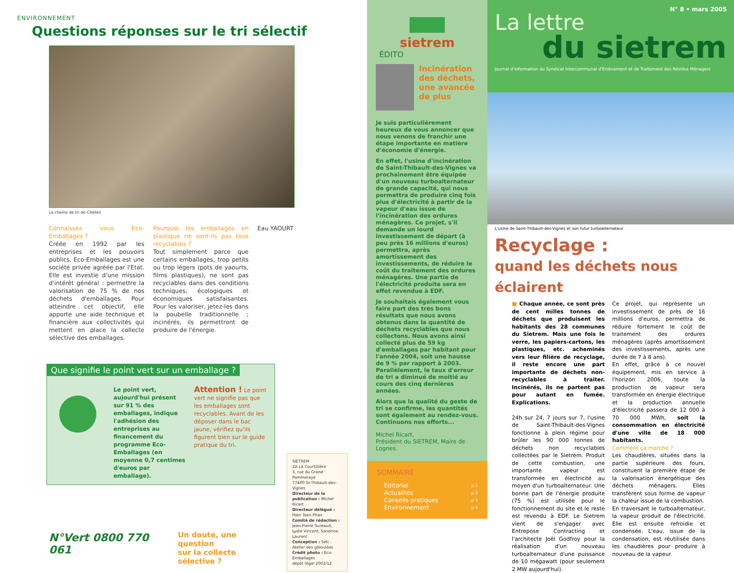ENVIRONNEMENT
Questions réponses sur le tri sélectif
La chaîne de tri de Chelles
Connaissez vous Eco-Emballages ?
Créée en 1992 par les entreprises et les pouvoirs publics, Eco-Emballages est une société privée agréée par l'Etat. Elle est investie d'une mission d'intérêt général : permettre la valorisation de 75 % de nos déchets d'emballages. Pour atteindre cet objectif, elle apporte une aide technique et financière aux collectivités qui mettent en place la collecte sélective des emballages.
Pourquoi les emballages en plastique ne sont-ils pas tous recyclables ?
Tout simplement parce que certains emballages, trop petits ou trop légers (pots de yaourts, films plastiques), ne sont pas recyclables dans des conditions techniques, écologiques et économiques satisfaisantes. Pour les valoriser, jetez-les dans la poubelle traditionnelle ; incinérés, ils permettront de produire de l'énergie.
Eau YAOURT
Que signifie le point vert sur un emballage ?
Le point vert, aujourd'hui présent sur 91 % des emballages, indique l'adhésion des entreprises au financement du programme Eco-Emballages (en moyenne 0,7 centimes d'euros par emballage).
Attention ! Le point vert ne signifie pas que les emballages sont recyclables. Avant de les déposer dans le bac jaune, vérifiez qu'ils figurent bien sur le guide pratique du tri.
N°Vert 0800 770 061
Un doute, une question
sur la collecte sélective ?
SIETREM
ZA La Courtillière
3, rue du Grand Pommeraye
77400 St-Thibault-des-Vignes
Directeur de la publication : Michel Ricart
Directeur délégué : Hien Toan Phan
Comité de rédaction : Jean-Pierre Sureaud, Lydie Vincent, Sandrine Laurent
Conception : Séti - Atelier des giboulées
Crédit photo : Eco-Emballages
dépôt légal 2002/12
sietrem
ÉDITO
Incinération des déchets, une avancée de plus
Je suis particulièrement heureux de vous annoncer que nous venons de franchir une étape importante en matière d'économie d'énergie.
En effet, l'usine d'incinération de Saint-Thibault-des-Vignes va prochainement être équipée d'un nouveau turboalternateur de grande capacité, qui nous permettra de produire cinq fois plus d'électricité à partir de la vapeur d'eau issue de l'incinération des ordures ménagères. Ce projet, s'il demande un lourd investissement de départ (à peu près 16 millions d'euros) permettra, après amortissement des investissements, de réduire le coût du traitement des ordures ménagères. Une partie de l'électricité produite sera en effet revendue à EDF.
Je souhaitais également vous faire part des très bons résultats que nous avons obtenus dans la quantité de déchets recyclables que nous collectons. Nous avons ainsi collecté plus de 59 kg d'emballages par habitant pour l'année 2004, soit une hausse de 9 % par rapport à 2003. Parallèlement, le taux d'erreur de tri a diminué de moitié au cours des cinq dernières années.
Alors que la qualité du geste de tri se confirme, les quantités sont également au rendez-vous. Continuons nos efforts...
Michel Ricart,
Président du SIETREM, Maire de Lognes
SOMMAIRE
Éditorial p 1
Actualités p 2
Conseils pratiques p 3
Environnement p 4
N° 8 • mars 2005
La lettre
du sietrem
journal d'information du Syndicat Intercommunal d'Enlèvement et de Traitement des Résidus Ménagers
L'usine de Saint-Thibault-des-Vignes et son futur turboalternateur
Recyclage :
quand les déchets nous éclairent
■ Chaque année, ce sont près de cent milles tonnes de déchets que produisent les habitants des 28 communes du Sietrem. Mais une fois le verre, les papiers-cartons, les plastiques, etc. acheminés vers leur filière de recyclage, il reste encore une part importante de déchets non-recyclables à traiter. Incinérés, ils ne partent pas pour autant en fumée. Explications.
24h sur 24, 7 jours sur 7, l'usine de Saint-Thibault-des-Vignes fonctionne à plein régime pour brûler les 90 000 tonnes de déchets non recyclables collectées par le Sietrem. Produit de cette combustion, une importante vapeur est transformée en électricité au moyen d'un turboalternateur. Une bonne part de l'énergie produite (75 %) est utilisée pour le fonctionnement du site et le reste est revendu à EDF. Le Sietrem vient de s'engager avec Entrepose Contracting et l'architecte Joël Godfroy pour la réalisation d'un nouveau turboalternateur d'une puissance de 10 mégawatt (pour seulement 2 MW aujourd'hui).
Ce projet, qui représente un investissement de près de 16 millions d'euros, permettra de réduire fortement le coût de traitement des ordures ménagères (après amortissement des investissements, après une durée de 7 à 8 ans).
En effet, grâce à ce nouvel équipement, mis en service à l'horizon 2006, toute la production de vapeur sera transformée en énergie électrique et la production annuelle d'électricité passera de 12 000 à 70 000 MWh, soit la consommation en électricité d'une ville de 18 000 habitants.
Comment ça marche ?
Les chaudières, situées dans la partie supérieure des fours, constituent la première étape de la valorisation énergétique des déchets ménagers. Elles transfèrent sous forme de vapeur la chaleur issue de la combustion.
En traversant le turboalternateur, la vapeur produit de l'électricité. Elle est ensuite refroidie et condensée. L'eau, issue de la condensation, est réutilisée dans les chaudières pour produire à nouveau de la vapeur.